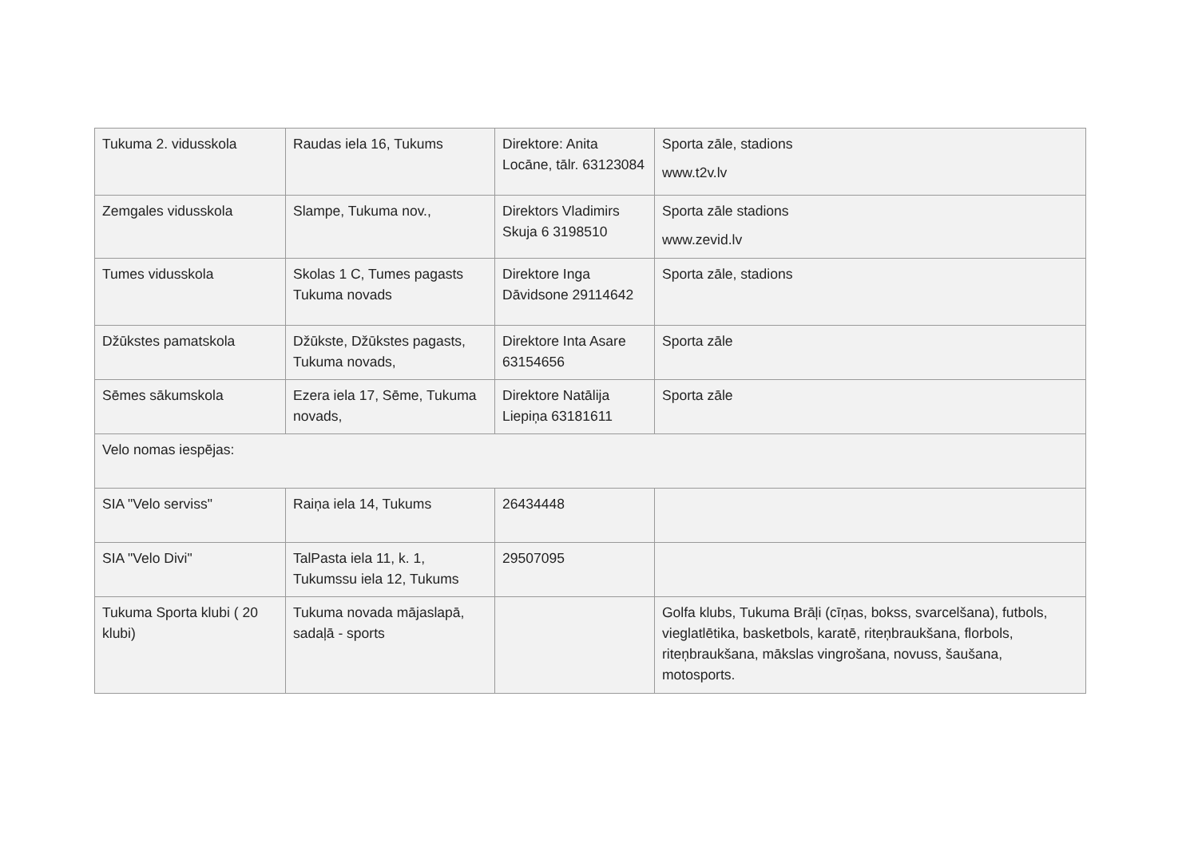| Tukuma 2. vidusskola | Raudas iela 16, Tukums | Direktore: Anita Locāne, tālr. 63123084 | Sporta zāle, stadions www.t2v.lv |
| Zemgales vidusskola | Slampe, Tukuma nov., | Direktors Vladimirs Skuja 6 3198510 | Sporta zāle stadions www.zevid.lv |
| Tumes vidusskola | Skolas 1 C, Tumes pagasts Tukuma novads | Direktore Inga Dāvidsone 29114642 | Sporta zāle, stadions |
| Džūkstes pamatskola | Džūkste, Džūkstes pagasts, Tukuma novads, | Direktore Inta Asare 63154656 | Sporta zāle |
| Sēmes sākumskola | Ezera iela 17, Sēme, Tukuma novads, | Direktore Natālija Liepiņa 63181611 | Sporta zāle |
| Velo nomas iespējas: | | | |
| SIA "Velo serviss" | Raiņa iela 14, Tukums | 26434448 | |
| SIA "Velo Divi" | TalPasta iela 11, k. 1, Tukumssu iela 12, Tukums | 29507095 | |
| Tukuma Sporta klubi ( 20 klubi) | Tukuma novada mājaslapā, sadaļā - sports | | Golfa klubs, Tukuma Brāļi (cīņas, bokss, svarcelšana), futbols, vieglatlētika, basketbols, karatē, riteņbraukšana, florbols, riteņbraukšana, mākslas vingrošana, novuss, šaušana, motosports. |